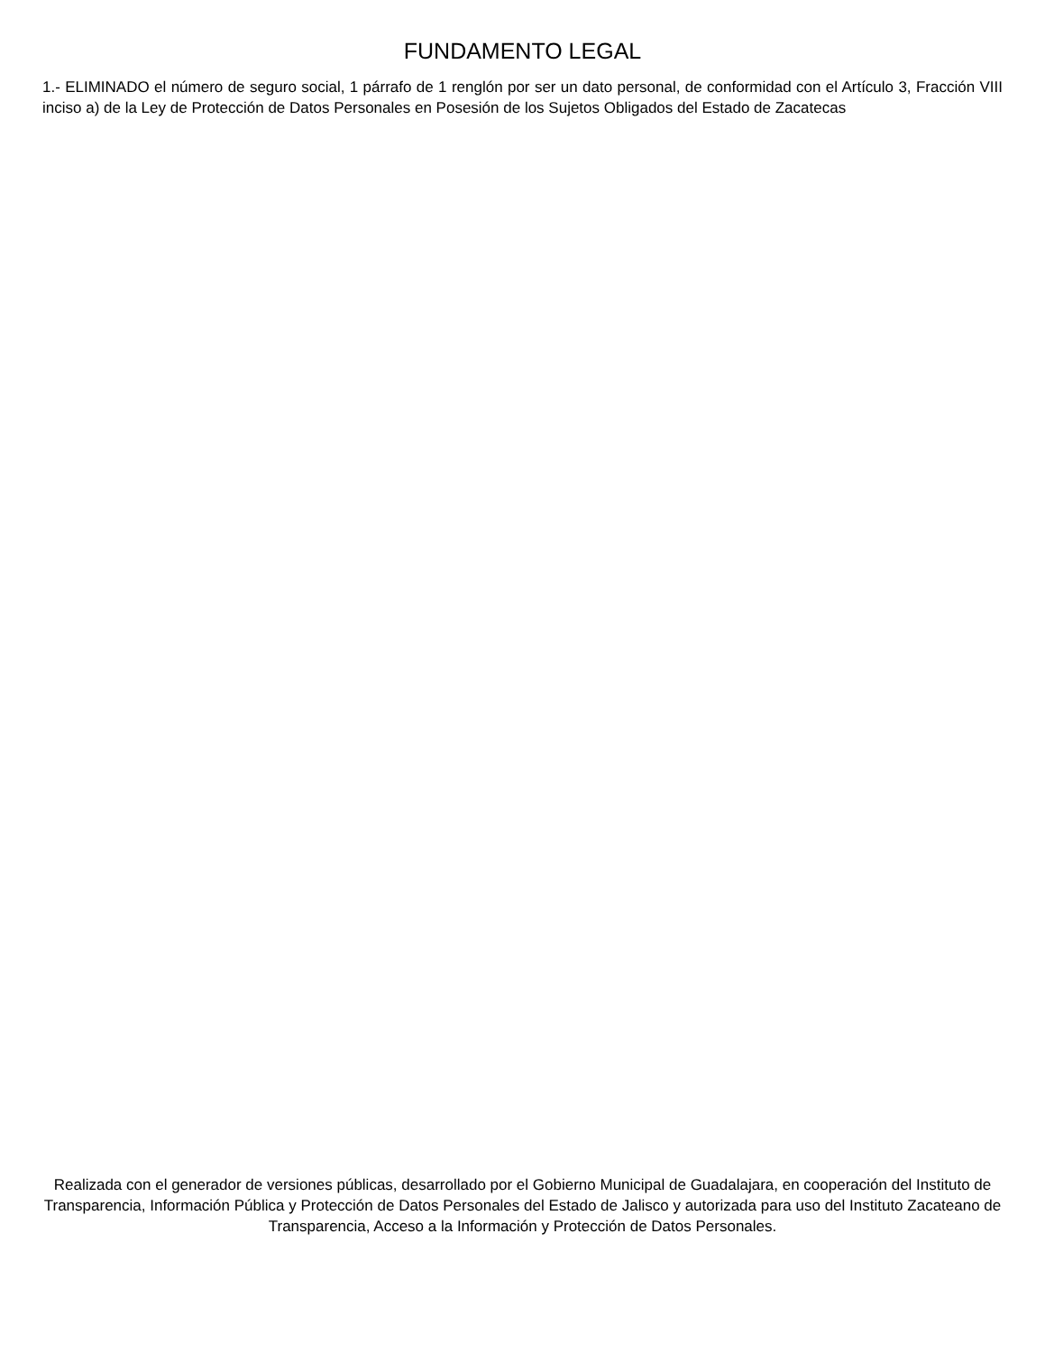FUNDAMENTO LEGAL
1.- ELIMINADO el número de seguro social, 1 párrafo de 1 renglón por ser un dato personal, de conformidad con el Artículo 3, Fracción VIII inciso a) de la Ley de Protección de Datos Personales en Posesión de los Sujetos Obligados del Estado de Zacatecas
Realizada con el generador de versiones públicas, desarrollado por el Gobierno Municipal de Guadalajara, en cooperación del Instituto de Transparencia, Información Pública y Protección de Datos Personales del Estado de Jalisco y autorizada para uso del Instituto Zacateano de Transparencia, Acceso a la Información y Protección de Datos Personales.